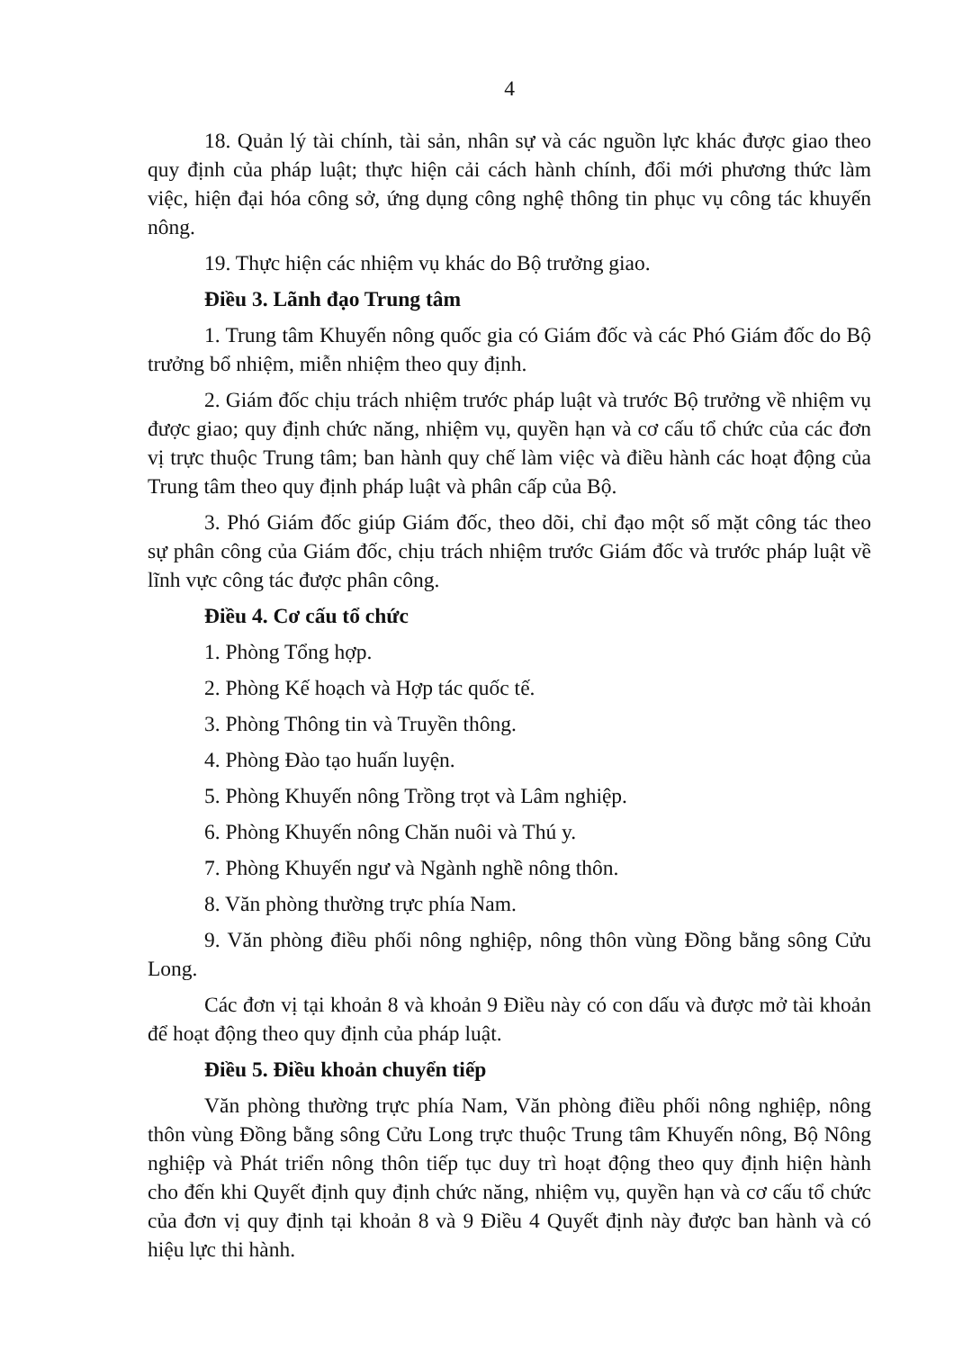4
18. Quản lý tài chính, tài sản, nhân sự và các nguồn lực khác được giao theo quy định của pháp luật; thực hiện cải cách hành chính, đổi mới phương thức làm việc, hiện đại hóa công sở, ứng dụng công nghệ thông tin phục vụ công tác khuyến nông.
19. Thực hiện các nhiệm vụ khác do Bộ trưởng giao.
Điều 3. Lãnh đạo Trung tâm
1. Trung tâm Khuyến nông quốc gia có Giám đốc và các Phó Giám đốc do Bộ trưởng bổ nhiệm, miễn nhiệm theo quy định.
2. Giám đốc chịu trách nhiệm trước pháp luật và trước Bộ trưởng về nhiệm vụ được giao; quy định chức năng, nhiệm vụ, quyền hạn và cơ cấu tổ chức của các đơn vị trực thuộc Trung tâm; ban hành quy chế làm việc và điều hành các hoạt động của Trung tâm theo quy định pháp luật và phân cấp của Bộ.
3. Phó Giám đốc giúp Giám đốc, theo dõi, chỉ đạo một số mặt công tác theo sự phân công của Giám đốc, chịu trách nhiệm trước Giám đốc và trước pháp luật về lĩnh vực công tác được phân công.
Điều 4. Cơ cấu tổ chức
1. Phòng Tổng hợp.
2. Phòng Kế hoạch và Hợp tác quốc tế.
3. Phòng Thông tin và Truyền thông.
4. Phòng Đào tạo huấn luyện.
5. Phòng Khuyến nông Trồng trọt và Lâm nghiệp.
6. Phòng Khuyến nông Chăn nuôi và Thú y.
7. Phòng Khuyến ngư và Ngành nghề nông thôn.
8. Văn phòng thường trực phía Nam.
9. Văn phòng điều phối nông nghiệp, nông thôn vùng Đồng bằng sông Cửu Long.
Các đơn vị tại khoản 8 và khoản 9 Điều này có con dấu và được mở tài khoản để hoạt động theo quy định của pháp luật.
Điều 5. Điều khoản chuyển tiếp
Văn phòng thường trực phía Nam, Văn phòng điều phối nông nghiệp, nông thôn vùng Đồng bằng sông Cửu Long trực thuộc Trung tâm Khuyến nông, Bộ Nông nghiệp và Phát triển nông thôn tiếp tục duy trì hoạt động theo quy định hiện hành cho đến khi Quyết định quy định chức năng, nhiệm vụ, quyền hạn và cơ cấu tổ chức của đơn vị quy định tại khoản 8 và 9 Điều 4 Quyết định này được ban hành và có hiệu lực thi hành.